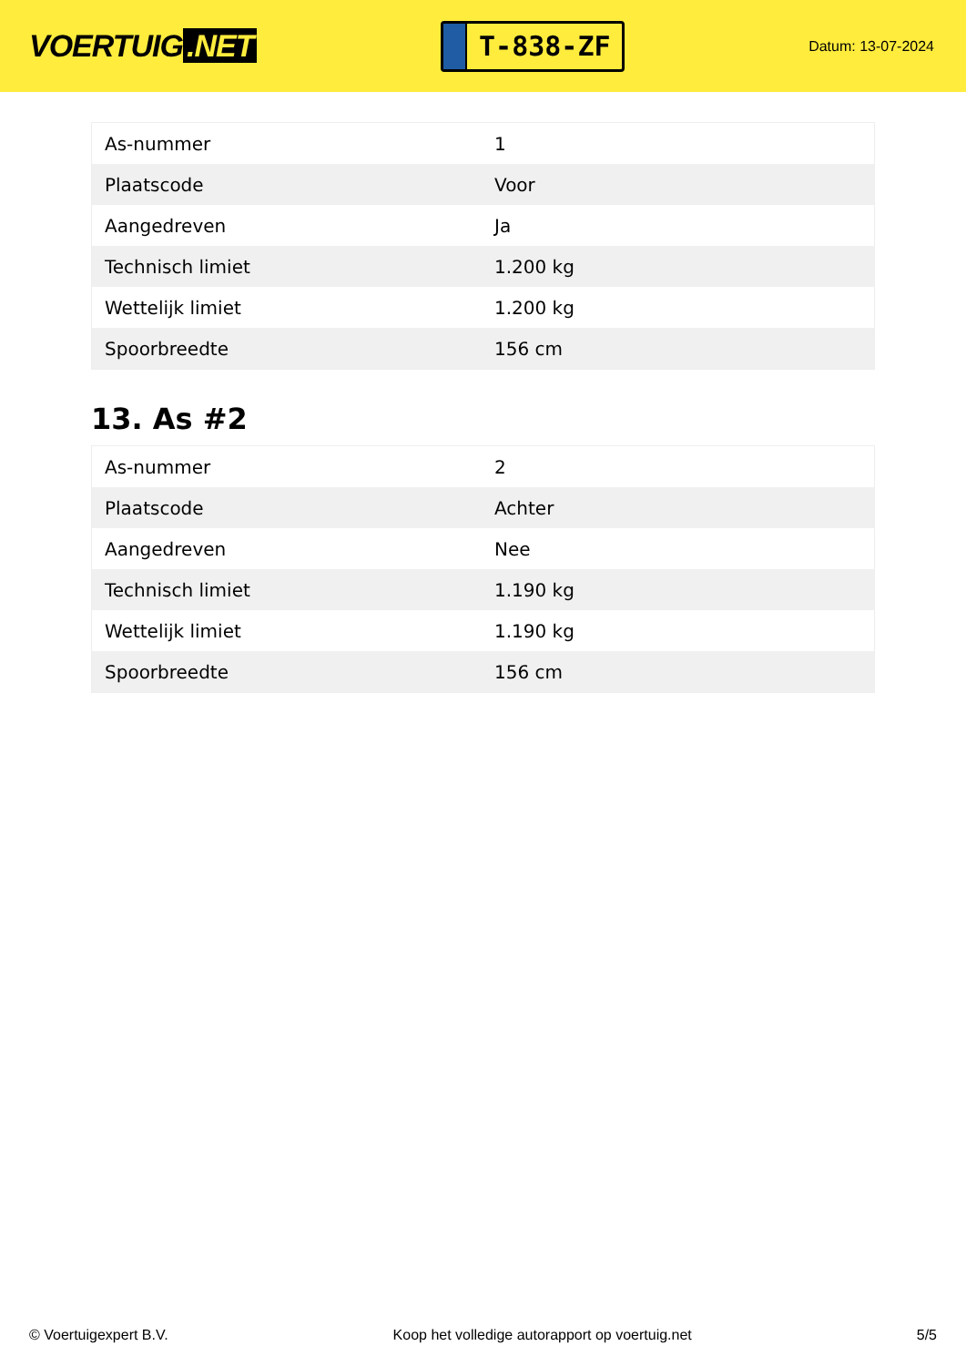VOERTUIG.NET
T-838-ZF
Datum: 13-07-2024
| As-nummer | 1 |
| Plaatscode | Voor |
| Aangedreven | Ja |
| Technisch limiet | 1.200 kg |
| Wettelijk limiet | 1.200 kg |
| Spoorbreedte | 156 cm |
13. As #2
| As-nummer | 2 |
| Plaatscode | Achter |
| Aangedreven | Nee |
| Technisch limiet | 1.190 kg |
| Wettelijk limiet | 1.190 kg |
| Spoorbreedte | 156 cm |
© Voertuigexpert B.V. Koop het volledige autorapport op voertuig.net 5/5